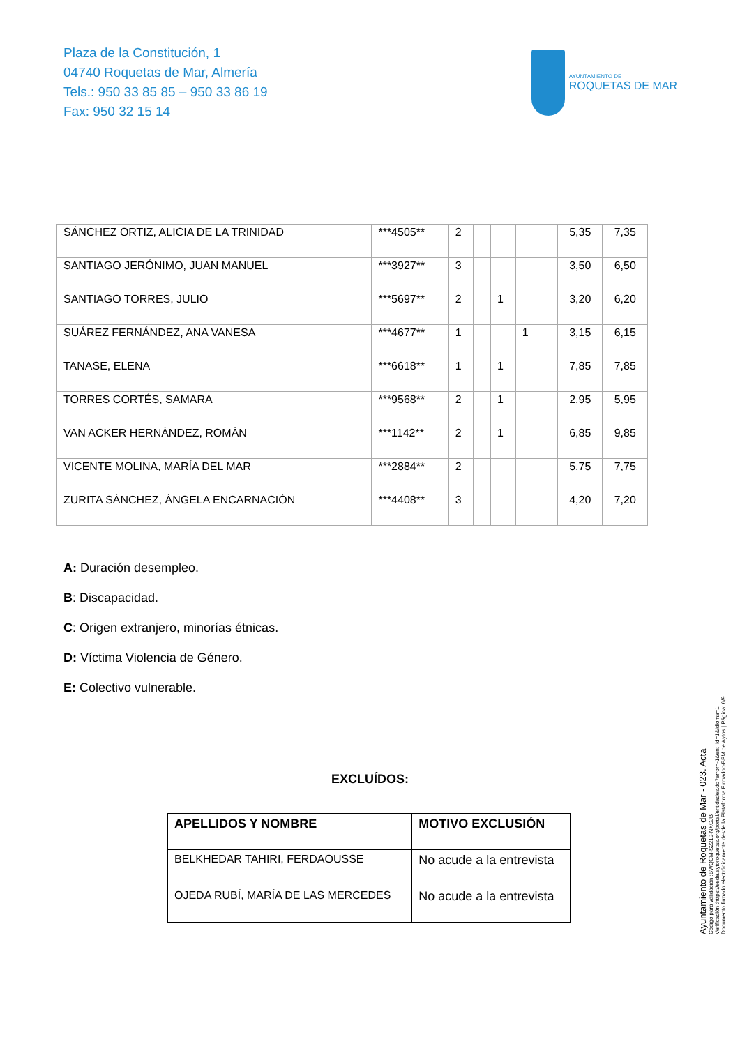Plaza de la Constitución, 1
04740 Roquetas de Mar, Almería
Tels.: 950 33 85 85 – 950 33 86 19
Fax: 950 32 15 14
AYUNTAMIENTO DE
ROQUETAS DE MAR
| SÁNCHEZ ORTIZ, ALICIA DE LA TRINIDAD | ***4505** | 2 | | | | | 5,35 | 7,35 |
| SANTIAGO JERÓNIMO, JUAN MANUEL | ***3927** | 3 | | | | | 3,50 | 6,50 |
| SANTIAGO TORRES, JULIO | ***5697** | 2 | | 1 | | | 3,20 | 6,20 |
| SUÁREZ FERNÁNDEZ, ANA VANESA | ***4677** | 1 | | | 1 | | 3,15 | 6,15 |
| TANASE, ELENA | ***6618** | 1 | | 1 | | | 7,85 | 7,85 |
| TORRES CORTÉS, SAMARA | ***9568** | 2 | | 1 | | | 2,95 | 5,95 |
| VAN ACKER HERNÁNDEZ, ROMÁN | ***1142** | 2 | | 1 | | | 6,85 | 9,85 |
| VICENTE MOLINA, MARÍA DEL MAR | ***2884** | 2 | | | | | 5,75 | 7,75 |
| ZURITA SÁNCHEZ, ÁNGELA ENCARNACIÓN | ***4408** | 3 | | | | | 4,20 | 7,20 |
A: Duración desempleo.
B: Discapacidad.
C: Origen extranjero, minorías étnicas.
D: Víctima Violencia de Género.
E: Colectivo vulnerable.
EXCLUÍDOS:
| APELLIDOS Y NOMBRE | MOTIVO EXCLUSIÓN |
| --- | --- |
| BELKHEDAR TAHIRI, FERDAOUSSE | No acude a la entrevista |
| OJEDA RUBÍ, MARÍA DE LAS MERCEDES | No acude a la entrevista |
Ayuntamiento de Roquetas de Mar - 023. Acta
Código para validación :BWQCM-S2219-NXCJB
Verificación :https://sede.aytoroquetas.org/portal/entidades.do?error=-1&ent_id=1&idioma=1
Documento firmado electrónicamente desde la Plataforma Firmadoc-BPM de Aytos | Página: 6/9.